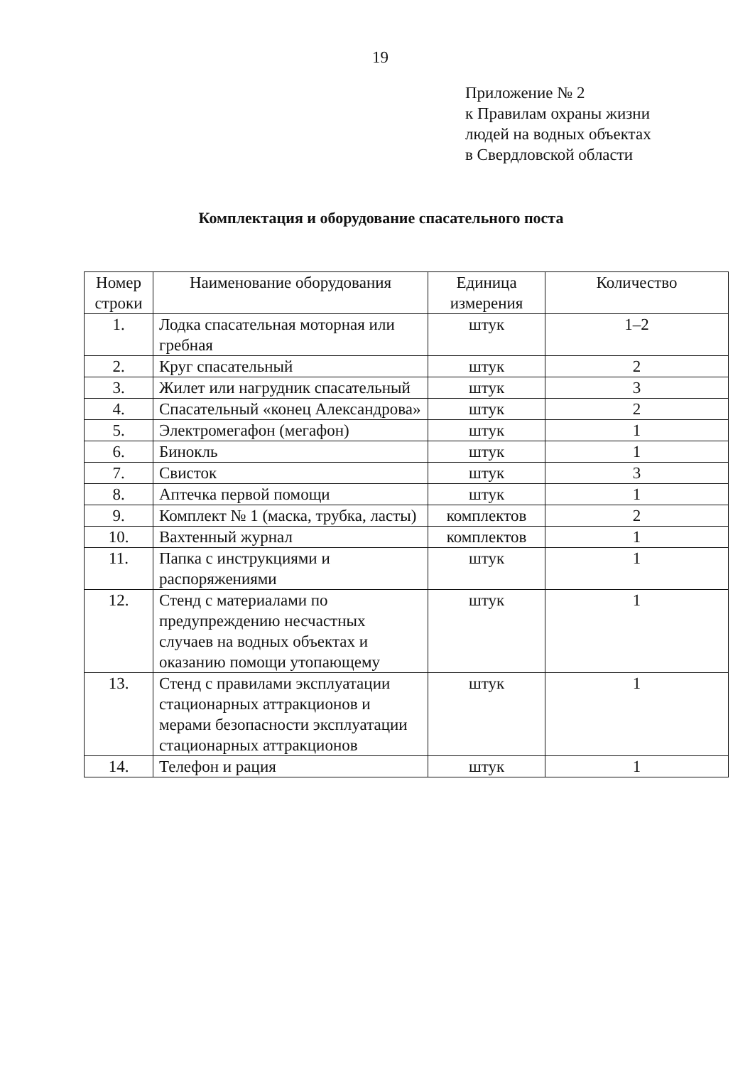19
Приложение № 2
к Правилам охраны жизни
людей на водных объектах
в Свердловской области
Комплектация и оборудование спасательного поста
| Номер строки | Наименование оборудования | Единица измерения | Количество |
| --- | --- | --- | --- |
| 1. | Лодка спасательная моторная или гребная | штук | 1–2 |
| 2. | Круг спасательный | штук | 2 |
| 3. | Жилет или нагрудник спасательный | штук | 3 |
| 4. | Спасательный «конец Александрова» | штук | 2 |
| 5. | Электромегафон (мегафон) | штук | 1 |
| 6. | Бинокль | штук | 1 |
| 7. | Свисток | штук | 3 |
| 8. | Аптечка первой помощи | штук | 1 |
| 9. | Комплект № 1 (маска, трубка, ласты) | комплектов | 2 |
| 10. | Вахтенный журнал | комплектов | 1 |
| 11. | Папка с инструкциями и распоряжениями | штук | 1 |
| 12. | Стенд с материалами по предупреждению несчастных случаев на водных объектах и оказанию помощи утопающему | штук | 1 |
| 13. | Стенд с правилами эксплуатации стационарных аттракционов и мерами безопасности эксплуатации стационарных аттракционов | штук | 1 |
| 14. | Телефон и рация | штук | 1 |